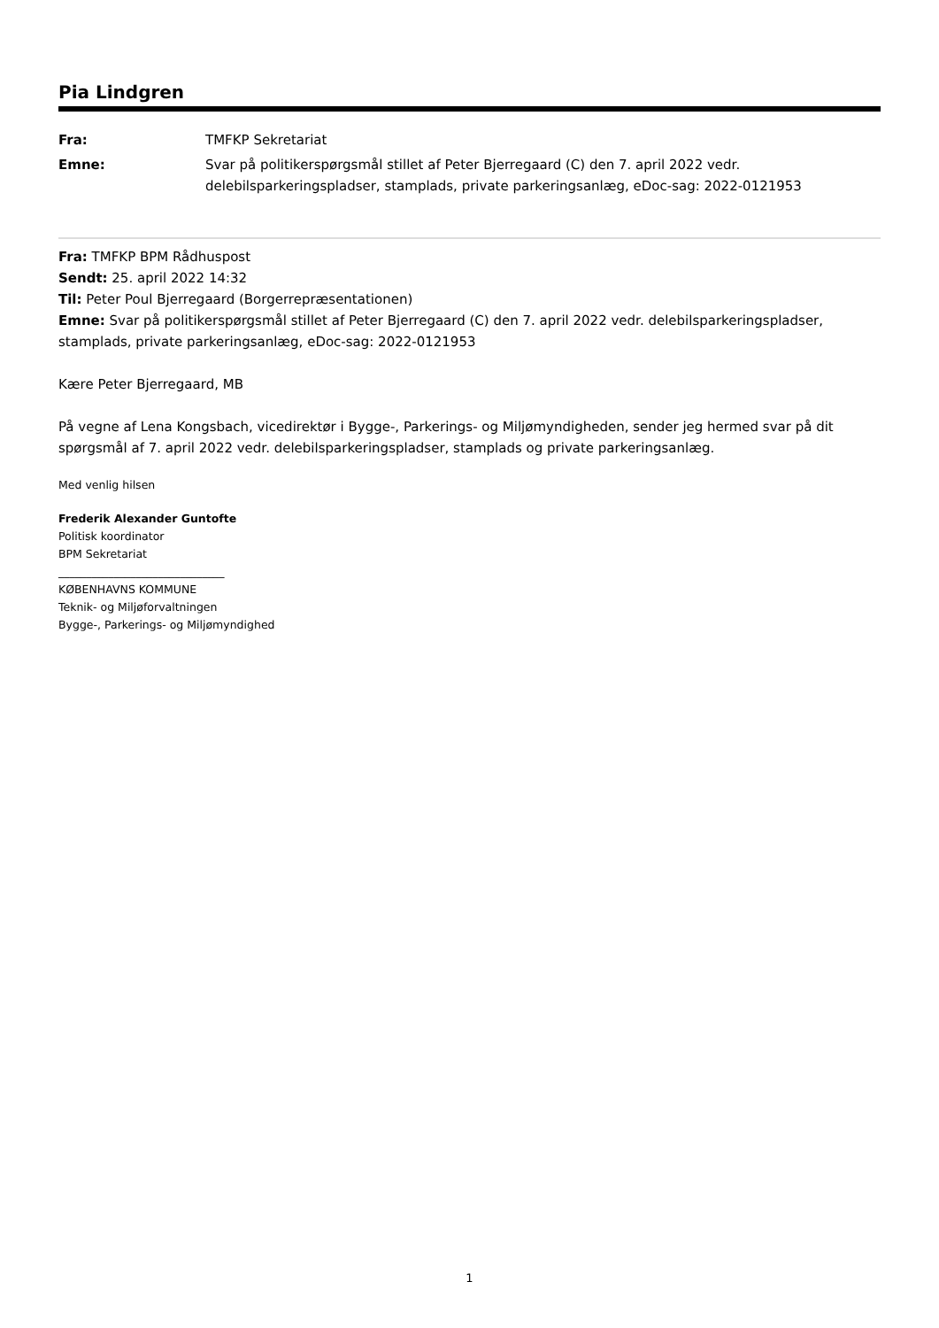Pia Lindgren
| Fra: | TMFKP Sekretariat |
| Emne: | Svar på politikerspørgsmål stillet af Peter Bjerregaard (C) den 7. april 2022 vedr. delebilsparkeringspladser, stamplads, private parkeringsanlæg, eDoc-sag: 2022-0121953 |
Fra: TMFKP BPM Rådhuspost
Sendt: 25. april 2022 14:32
Til: Peter Poul Bjerregaard (Borgerrepræsentationen)
Emne: Svar på politikerspørgsmål stillet af Peter Bjerregaard (C) den 7. april 2022 vedr. delebilsparkeringspladser, stamplads, private parkeringsanlæg, eDoc-sag: 2022-0121953
Kære Peter Bjerregaard, MB
På vegne af Lena Kongsbach, vicedirektør i Bygge-, Parkerings- og Miljømyndigheden, sender jeg hermed svar på dit spørgsmål af 7. april 2022 vedr. delebilsparkeringspladser, stamplads og private parkeringsanlæg.
Med venlig hilsen
Frederik Alexander Guntofte
Politisk koordinator
BPM Sekretariat
______________________________
KØBENHAVNS KOMMUNE
Teknik- og Miljøforvaltningen
Bygge-, Parkerings- og Miljømyndighed
1